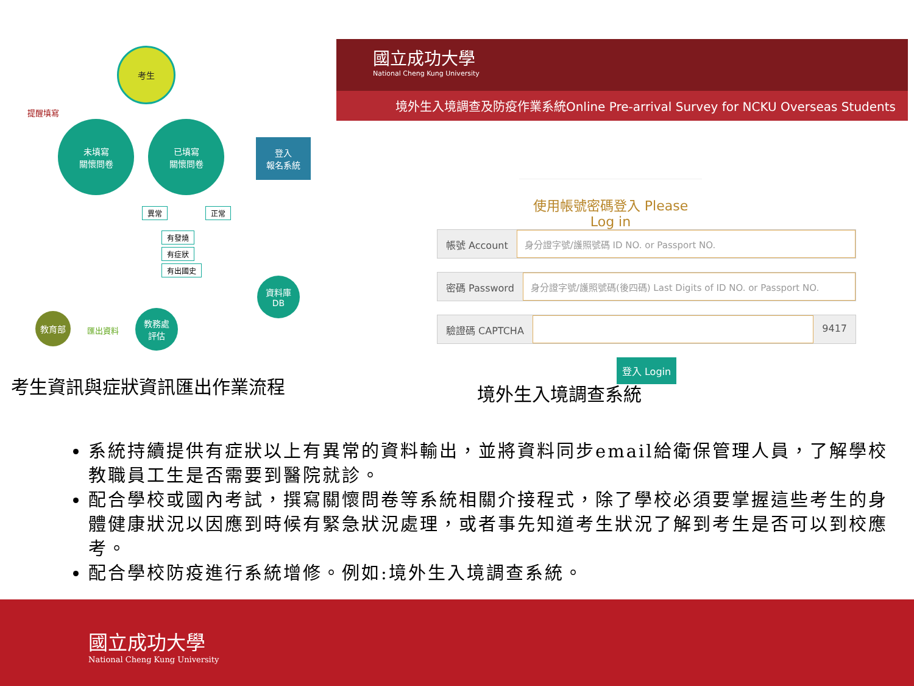考生
提醒填寫
未填寫
關懷問卷
已填寫
關懷問卷
登入
報名系統
異常 正常
有發燒
有症狀
有出國史
資料庫
DB
教務處
評估
匯出資料
教育部
國立成功大學
National Cheng Kung University
境外生入境調查及防疫作業系統Online Pre-arrival Survey for NCKU Overseas Students
使用帳號密碼登入 Please Log in
帳號 Account 身分證字號/護照號碼 ID NO. or Passport NO.
密碼 Password 身分證字號/護照號碼(後四碼) Last Digits of ID NO. or Passport NO.
驗證碼 CAPTCHA 9417
登入 Login
考生資訊與症狀資訊匯出作業流程 境外生入境調查系統
系統持續提供有症狀以上有異常的資料輸出，並將資料同步email給衛保管理人員，了解學校教職員工生是否需要到醫院就診。
配合學校或國內考試，撰寫關懷問卷等系統相關介接程式，除了學校必須要掌握這些考生的身體健康狀況以因應到時候有緊急狀況處理，或者事先知道考生狀況了解到考生是否可以到校應考。
配合學校防疫進行系統增修。例如:境外生入境調查系統。
國立成功大學
National Cheng Kung University